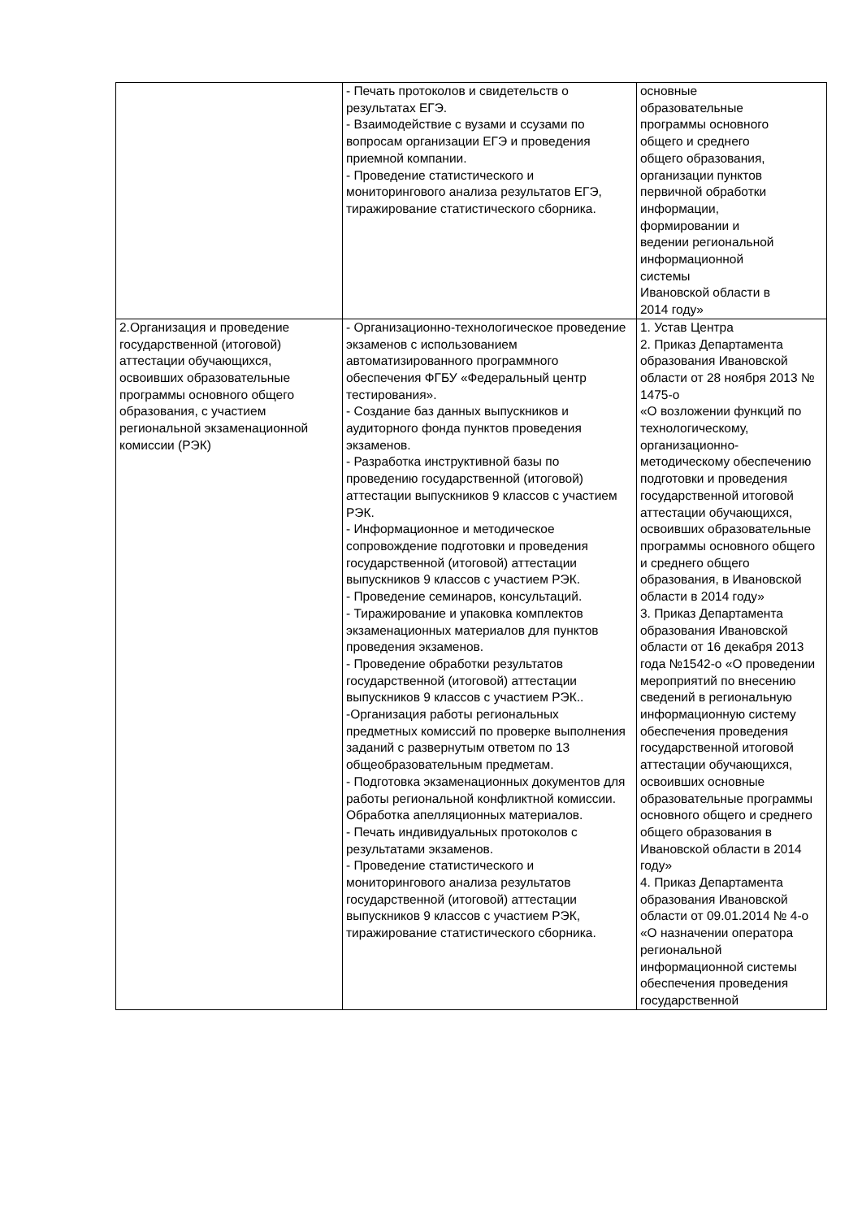| | - Печать протоколов и свидетельств о результатах ЕГЭ. - Взаимодействие с вузами и ссузами по вопросам организации ЕГЭ и проведения приемной компании. - Проведение статистического и мониторингового анализа результатов ЕГЭ, тиражирование статистического сборника. | основные образовательные программы основного общего и среднего общего образования, организации пунктов первичной обработки информации, формировании и ведении региональной информационной системы Ивановской области в 2014 году» |
| 2.Организация и проведение государственной (итоговой) аттестации обучающихся, освоивших образовательные программы основного общего образования, с участием региональной экзаменационной комиссии (РЭК) | - Организационно-технологическое проведение экзаменов с использованием автоматизированного программного обеспечения ФГБУ «Федеральный центр тестирования». - Создание баз данных выпускников и аудиторного фонда пунктов проведения экзаменов. - Разработка инструктивной базы по проведению государственной (итоговой) аттестации выпускников 9 классов с участием РЭК. - Информационное и методическое сопровождение подготовки и проведения государственной (итоговой) аттестации выпускников 9 классов с участием РЭК. - Проведение семинаров, консультаций. - Тиражирование и упаковка комплектов экзаменационных материалов для пунктов проведения экзаменов. - Проведение обработки результатов государственной (итоговой) аттестации выпускников 9 классов с участием РЭК.. -Организация работы региональных предметных комиссий по проверке выполнения заданий с развернутым ответом по 13 общеобразовательным предметам. - Подготовка экзаменационных документов для работы региональной конфликтной комиссии. Обработка апелляционных материалов. - Печать индивидуальных протоколов с результатами экзаменов. - Проведение статистического и мониторингового анализа результатов государственной (итоговой) аттестации выпускников 9 классов с участием РЭК, тиражирование статистического сборника. | 1. Устав Центра 2. Приказ Департамента образования Ивановской области от 28 ноября 2013 № 1475-о «О возложении функций по технологическому, организационно-методическому обеспечению подготовки и проведения государственной итоговой аттестации обучающихся, освоивших образовательные программы основного общего и среднего общего образования, в Ивановской области в 2014 году» 3. Приказ Департамента образования Ивановской области от 16 декабря 2013 года №1542-о «О проведении мероприятий по внесению сведений в региональную информационную систему обеспечения проведения государственной итоговой аттестации обучающихся, освоивших основные образовательные программы основного общего и среднего общего образования в Ивановской области в 2014 году» 4. Приказ Департамента образования Ивановской области от 09.01.2014 № 4-о «О назначении оператора региональной информационной системы обеспечения проведения государственной |